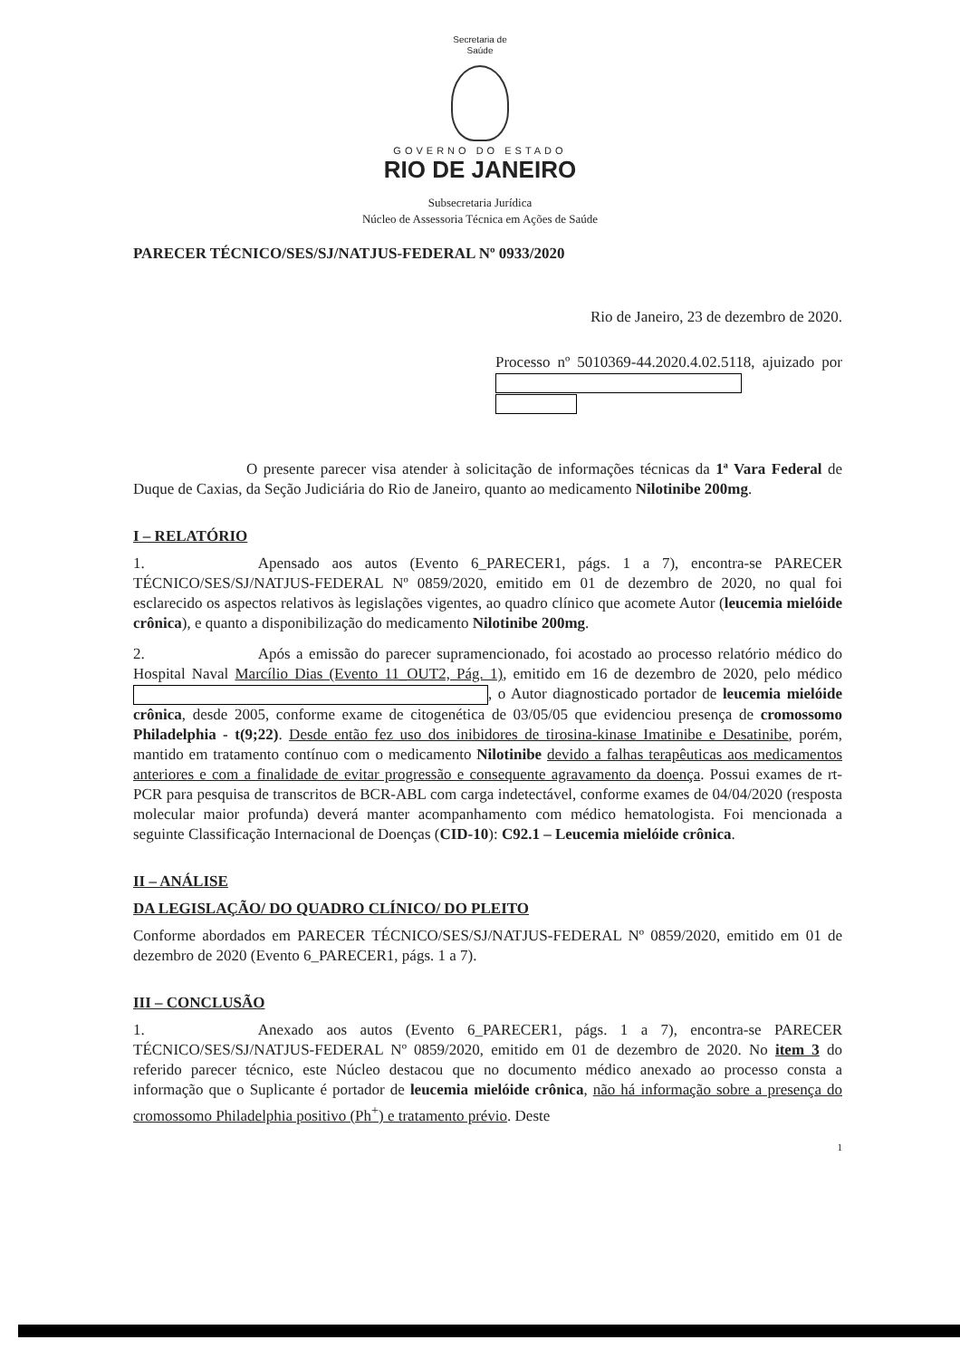Secretaria de
Saúde
GOVERNO DO ESTADO
RIO DE JANEIRO
Subsecretaria Jurídica
Núcleo de Assessoria Técnica em Ações de Saúde
PARECER TÉCNICO/SES/SJ/NATJUS-FEDERAL Nº 0933/2020
Rio de Janeiro, 23 de dezembro de 2020.
Processo nº 5010369-44.2020.4.02.5118, ajuizado por
O presente parecer visa atender à solicitação de informações técnicas da 1ª Vara Federal de Duque de Caxias, da Seção Judiciária do Rio de Janeiro, quanto ao medicamento Nilotinibe 200mg.
I – RELATÓRIO
1. Apensado aos autos (Evento 6_PARECER1, págs. 1 a 7), encontra-se PARECER TÉCNICO/SES/SJ/NATJUS-FEDERAL Nº 0859/2020, emitido em 01 de dezembro de 2020, no qual foi esclarecido os aspectos relativos às legislações vigentes, ao quadro clínico que acomete Autor (leucemia mielóide crônica), e quanto a disponibilização do medicamento Nilotinibe 200mg.
2. Após a emissão do parecer supramencionado, foi acostado ao processo relatório médico do Hospital Naval Marcílio Dias (Evento 11_OUT2, Pág. 1), emitido em 16 de dezembro de 2020, pelo médico , o Autor diagnosticado portador de leucemia mielóide crônica, desde 2005, conforme exame de citogenética de 03/05/05 que evidenciou presença de cromossomo Philadelphia - t(9;22). Desde então fez uso dos inibidores de tirosina-kinase Imatinibe e Desatinibe, porém, mantido em tratamento contínuo com o medicamento Nilotinibe devido a falhas terapêuticas aos medicamentos anteriores e com a finalidade de evitar progressão e consequente agravamento da doença. Possui exames de rt- PCR para pesquisa de transcritos de BCR-ABL com carga indetectável, conforme exames de 04/04/2020 (resposta molecular maior profunda) deverá manter acompanhamento com médico hematologista. Foi mencionada a seguinte Classificação Internacional de Doenças (CID-10): C92.1 – Leucemia mielóide crônica.
II – ANÁLISE
DA LEGISLAÇÃO/ DO QUADRO CLÍNICO/ DO PLEITO
Conforme abordados em PARECER TÉCNICO/SES/SJ/NATJUS-FEDERAL Nº 0859/2020, emitido em 01 de dezembro de 2020 (Evento 6_PARECER1, págs. 1 a 7).
III – CONCLUSÃO
1. Anexado aos autos (Evento 6_PARECER1, págs. 1 a 7), encontra-se PARECER TÉCNICO/SES/SJ/NATJUS-FEDERAL Nº 0859/2020, emitido em 01 de dezembro de 2020. No item 3 do referido parecer técnico, este Núcleo destacou que no documento médico anexado ao processo consta a informação que o Suplicante é portador de leucemia mielóide crônica, não há informação sobre a presença do cromossomo Philadelphia positivo (Ph<sup>+</sup>) e tratamento prévio. Deste
1